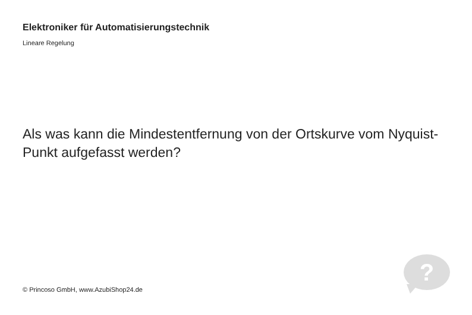Elektroniker für Automatisierungstechnik
Lineare Regelung
Als was kann die Mindestentfernung von der Ortskurve vom Nyquist-Punkt aufgefasst werden?
© Princoso GmbH, www.AzubiShop24.de
?